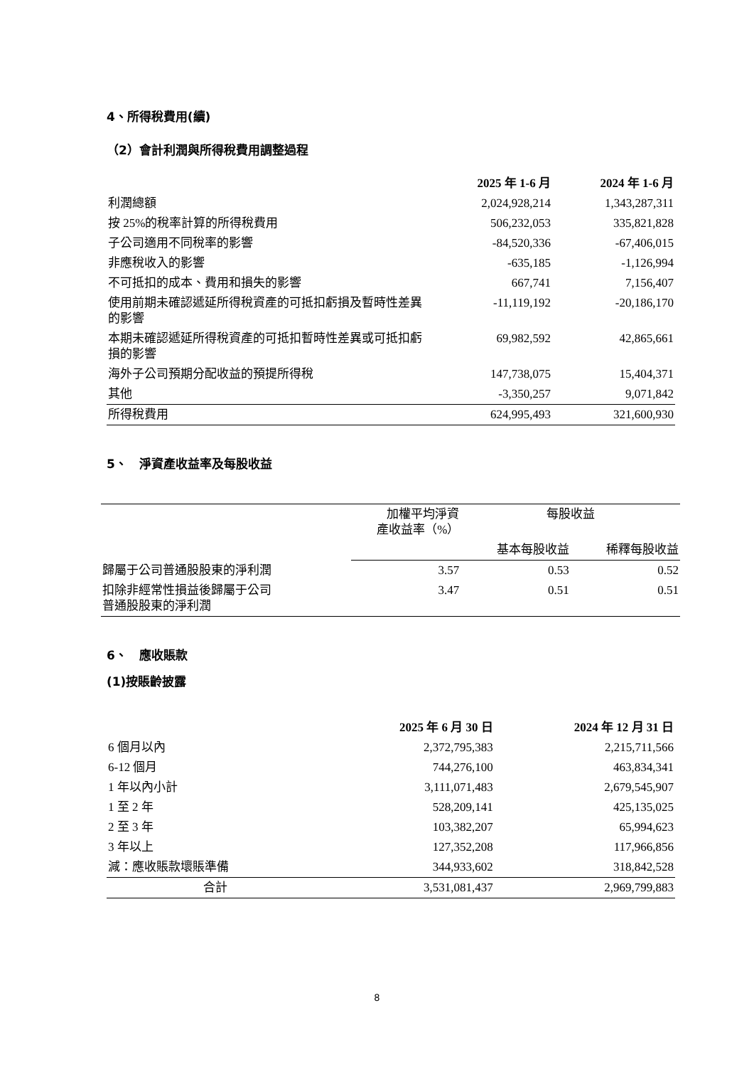4、所得稅費用(續)
（2）會計利潤與所得稅費用調整過程
| | 2025 年 1-6 月 | 2024 年 1-6 月 |
| --- | --- | --- |
| 利潤總額 | 2,024,928,214 | 1,343,287,311 |
| 按 25%的稅率計算的所得稅費用 | 506,232,053 | 335,821,828 |
| 子公司適用不同稅率的影響 | -84,520,336 | -67,406,015 |
| 非應稅收入的影響 | -635,185 | -1,126,994 |
| 不可抵扣的成本、費用和損失的影響 | 667,741 | 7,156,407 |
| 使用前期未確認遞延所得稅資產的可抵扣虧損及暫時性差異的影響 | -11,119,192 | -20,186,170 |
| 本期未確認遞延所得稅資產的可抵扣暫時性差異或可抵扣虧損的影響 | 69,982,592 | 42,865,661 |
| 海外子公司預期分配收益的預提所得稅 | 147,738,075 | 15,404,371 |
| 其他 | -3,350,257 | 9,071,842 |
| 所得稅費用 | 624,995,493 | 321,600,930 |
5、　淨資產收益率及每股收益
| | 加權平均淨資 產收益率（%） | 每股收益 | |
| | | 基本每股收益 | 稀釋每股收益 |
| 歸屬于公司普通股股東的淨利潤 | 3.57 | 0.53 | 0.52 |
| 扣除非經常性損益後歸屬于公司 普通股股東的淨利潤 | 3.47 | 0.51 | 0.51 |
6、　應收賬款
(1)按賬齡披露
| | 2025 年 6 月 30 日 | 2024 年 12 月 31 日 |
| --- | --- | --- |
| 6 個月以內 | 2,372,795,383 | 2,215,711,566 |
| 6-12 個月 | 744,276,100 | 463,834,341 |
| 1 年以內小計 | 3,111,071,483 | 2,679,545,907 |
| 1 至 2 年 | 528,209,141 | 425,135,025 |
| 2 至 3 年 | 103,382,207 | 65,994,623 |
| 3 年以上 | 127,352,208 | 117,966,856 |
| 減：應收賬款壞賬準備 | 344,933,602 | 318,842,528 |
| 合計 | 3,531,081,437 | 2,969,799,883 |
8